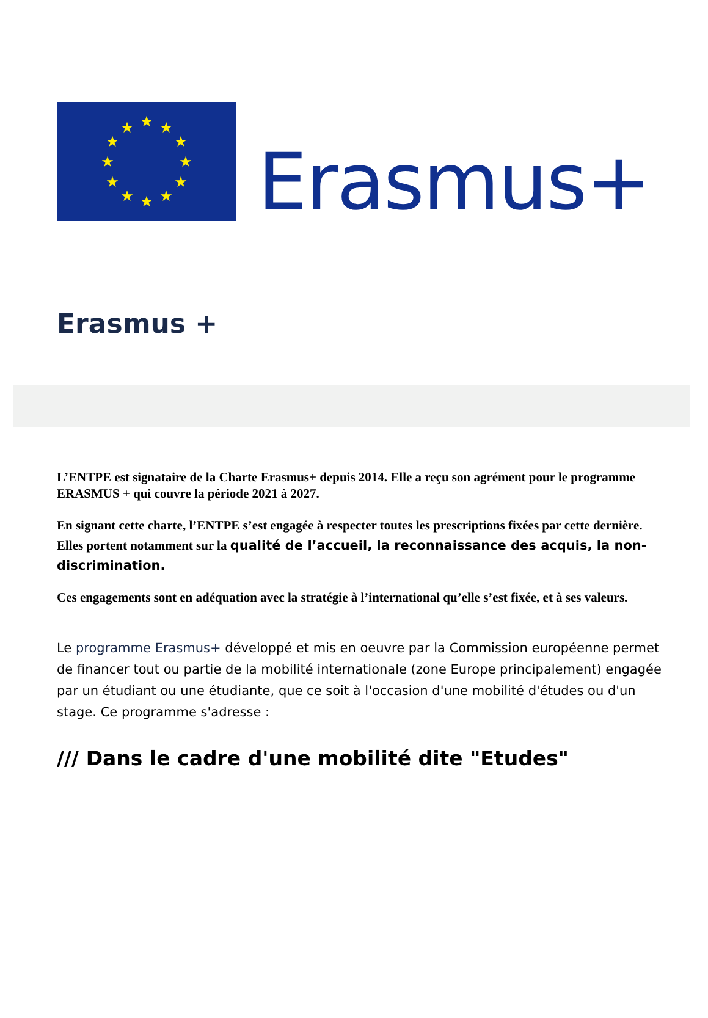★
★
★
★
★
★
★
★
★
★
★
★
Erasmus+
Erasmus +
L’ENTPE est signataire de la Charte Erasmus+ depuis 2014. Elle a reçu son agrément pour le programme ERASMUS + qui couvre la période 2021 à 2027.
En signant cette charte, l’ENTPE s’est engagée à respecter toutes les prescriptions fixées par cette dernière. Elles portent notamment sur la qualité de l’accueil, la reconnaissance des acquis, la non-discrimination.
Ces engagements sont en adéquation avec la stratégie à l’international qu’elle s’est fixée, et à ses valeurs.
Le programme Erasmus+ développé et mis en oeuvre par la Commission européenne permet de financer tout ou partie de la mobilité internationale (zone Europe principalement) engagée par un étudiant ou une étudiante, que ce soit à l'occasion d'une mobilité d'études ou d'un stage. Ce programme s'adresse :
/// Dans le cadre d'une mobilité dite "Etudes"